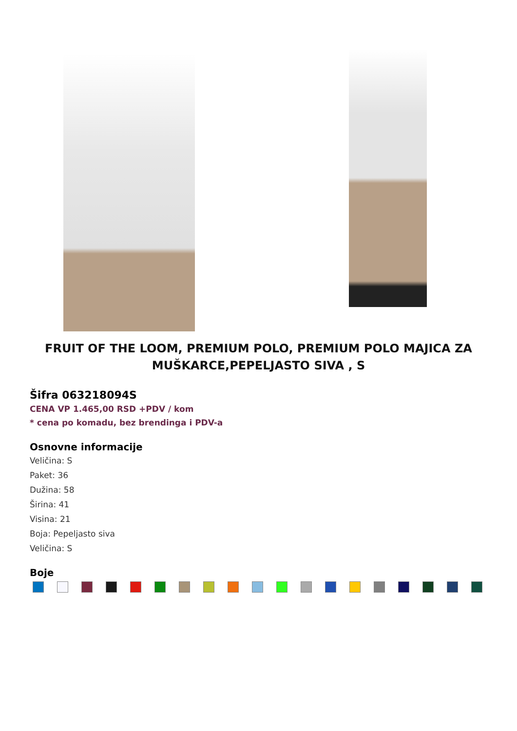FRUIT OF THE LOOM, PREMIUM POLO, PREMIUM POLO MAJICA ZA MUŠKARCE,PEPELJASTO SIVA , S
Šifra 063218094S
CENA VP 1.465,00 RSD +PDV / kom
* cena po komadu, bez brendinga i PDV-a
Osnovne informacije
Veličina: S
Paket: 36
Dužina: 58
Širina: 41
Visina: 21
Boja: Pepeljasto siva
Veličina: S
Boje